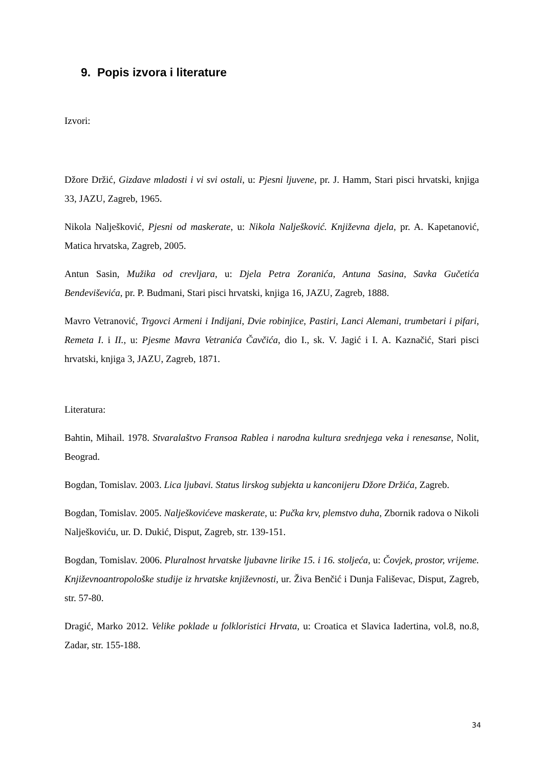9. Popis izvora i literature
Izvori:
Džore Držić, Gizdave mladosti i vi svi ostali, u: Pjesni ljuvene, pr. J. Hamm, Stari pisci hrvatski, knjiga 33, JAZU, Zagreb, 1965.
Nikola Nalješković, Pjesni od maskerate, u: Nikola Nalješković. Književna djela, pr. A. Kapetanović, Matica hrvatska, Zagreb, 2005.
Antun Sasin, Mužika od crevljara, u: Djela Petra Zoranića, Antuna Sasina, Savka Gučetića Bendeviševića, pr. P. Budmani, Stari pisci hrvatski, knjiga 16, JAZU, Zagreb, 1888.
Mavro Vetranović, Trgovci Armeni i Indijani, Dvie robinjice, Pastiri, Lanci Alemani, trumbetari i pifari, Remeta I. i II., u: Pjesme Mavra Vetranića Čavčića, dio I., sk. V. Jagić i I. A. Kaznačić, Stari pisci hrvatski, knjiga 3, JAZU, Zagreb, 1871.
Literatura:
Bahtin, Mihail. 1978. Stvaralaštvo Fransoa Rablea i narodna kultura srednjega veka i renesanse, Nolit, Beograd.
Bogdan, Tomislav. 2003. Lica ljubavi. Status lirskog subjekta u kanconijeru Džore Držića, Zagreb.
Bogdan, Tomislav. 2005. Nalješkovićeve maskerate, u: Pučka krv, plemstvo duha, Zbornik radova o Nikoli Nalješkoviću, ur. D. Dukić, Disput, Zagreb, str. 139-151.
Bogdan, Tomislav. 2006. Pluralnost hrvatske ljubavne lirike 15. i 16. stoljeća, u: Čovjek, prostor, vrijeme. Književnoantropološke studije iz hrvatske književnosti, ur. Živa Benčić i Dunja Fališevac, Disput, Zagreb, str. 57-80.
Dragić, Marko 2012. Velike poklade u folkloristici Hrvata, u: Croatica et Slavica Iadertina, vol.8, no.8, Zadar, str. 155-188.
34